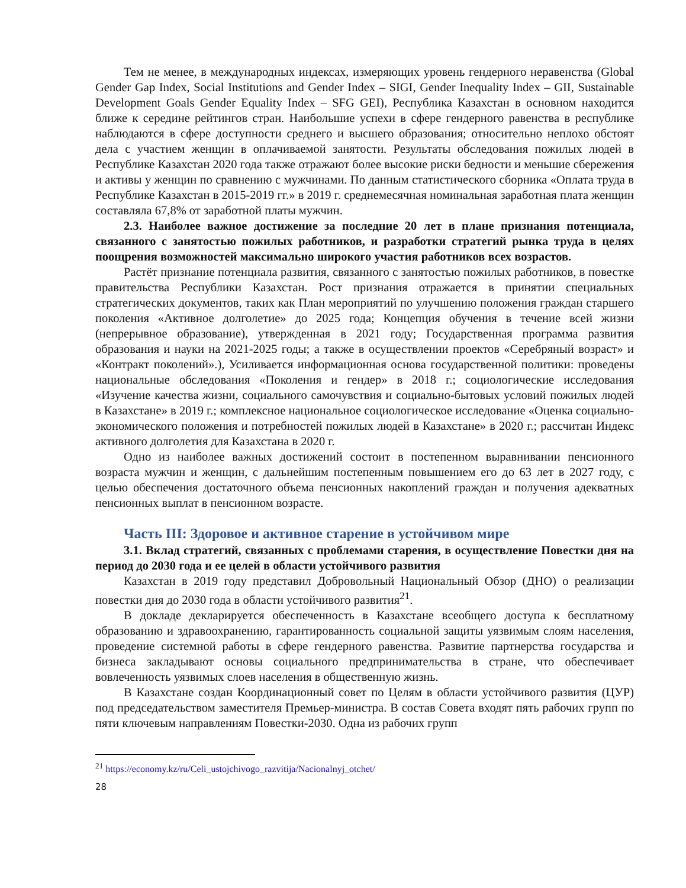Тем не менее, в международных индексах, измеряющих уровень гендерного неравенства (Global Gender Gap Index, Social Institutions and Gender Index – SIGI, Gender Inequality Index – GII, Sustainable Development Goals Gender Equality Index – SFG GEI), Республика Казахстан в основном находится ближе к середине рейтингов стран. Наибольшие успехи в сфере гендерного равенства в республике наблюдаются в сфере доступности среднего и высшего образования; относительно неплохо обстоят дела с участием женщин в оплачиваемой занятости. Результаты обследования пожилых людей в Республике Казахстан 2020 года также отражают более высокие риски бедности и меньшие сбережения и активы у женщин по сравнению с мужчинами. По данным статистического сборника «Оплата труда в Республике Казахстан в 2015-2019 гг.» в 2019 г. среднемесячная номинальная заработная плата женщин составляла 67,8% от заработной платы мужчин.
2.3. Наиболее важное достижение за последние 20 лет в плане признания потенциала, связанного с занятостью пожилых работников, и разработки стратегий рынка труда в целях поощрения возможностей максимально широкого участия работников всех возрастов.
Растёт признание потенциала развития, связанного с занятостью пожилых работников, в повестке правительства Республики Казахстан. Рост признания отражается в принятии специальных стратегических документов, таких как План мероприятий по улучшению положения граждан старшего поколения «Активное долголетие» до 2025 года; Концепция обучения в течение всей жизни (непрерывное образование), утвержденная в 2021 году; Государственная программа развития образования и науки на 2021-2025 годы; а также в осуществлении проектов «Серебряный возраст» и «Контракт поколений».), Усиливается информационная основа государственной политики: проведены национальные обследования «Поколения и гендер» в 2018 г.; социологические исследования «Изучение качества жизни, социального самочувствия и социально-бытовых условий пожилых людей в Казахстане» в 2019 г.; комплексное национальное социологическое исследование «Оценка социально-экономического положения и потребностей пожилых людей в Казахстане» в 2020 г.; рассчитан Индекс активного долголетия для Казахстана в 2020 г.
Одно из наиболее важных достижений состоит в постепенном выравнивании пенсионного возраста мужчин и женщин, с дальнейшим постепенным повышением его до 63 лет в 2027 году, с целью обеспечения достаточного объема пенсионных накоплений граждан и получения адекватных пенсионных выплат в пенсионном возрасте.
Часть III: Здоровое и активное старение в устойчивом мире
3.1. Вклад стратегий, связанных с проблемами старения, в осуществление Повестки дня на период до 2030 года и ее целей в области устойчивого развития
Казахстан в 2019 году представил Добровольный Национальный Обзор (ДНО) о реализации повестки дня до 2030 года в области устойчивого развития<sup>21</sup>.
В докладе декларируется обеспеченность в Казахстане всеобщего доступа к бесплатному образованию и здравоохранению, гарантированность социальной защиты уязвимым слоям населения, проведение системной работы в сфере гендерного равенства. Развитие партнерства государства и бизнеса закладывают основы социального предпринимательства в стране, что обеспечивает вовлеченность уязвимых слоев населения в общественную жизнь.
В Казахстане создан Координационный совет по Целям в области устойчивого развития (ЦУР) под председательством заместителя Премьер-министра. В состав Совета входят пять рабочих групп по пяти ключевым направлениям Повестки-2030. Одна из рабочих групп
<sup>21</sup> https://economy.kz/ru/Celi_ustojchivogo_razvitija/Nacionalnyj_otchet/
28